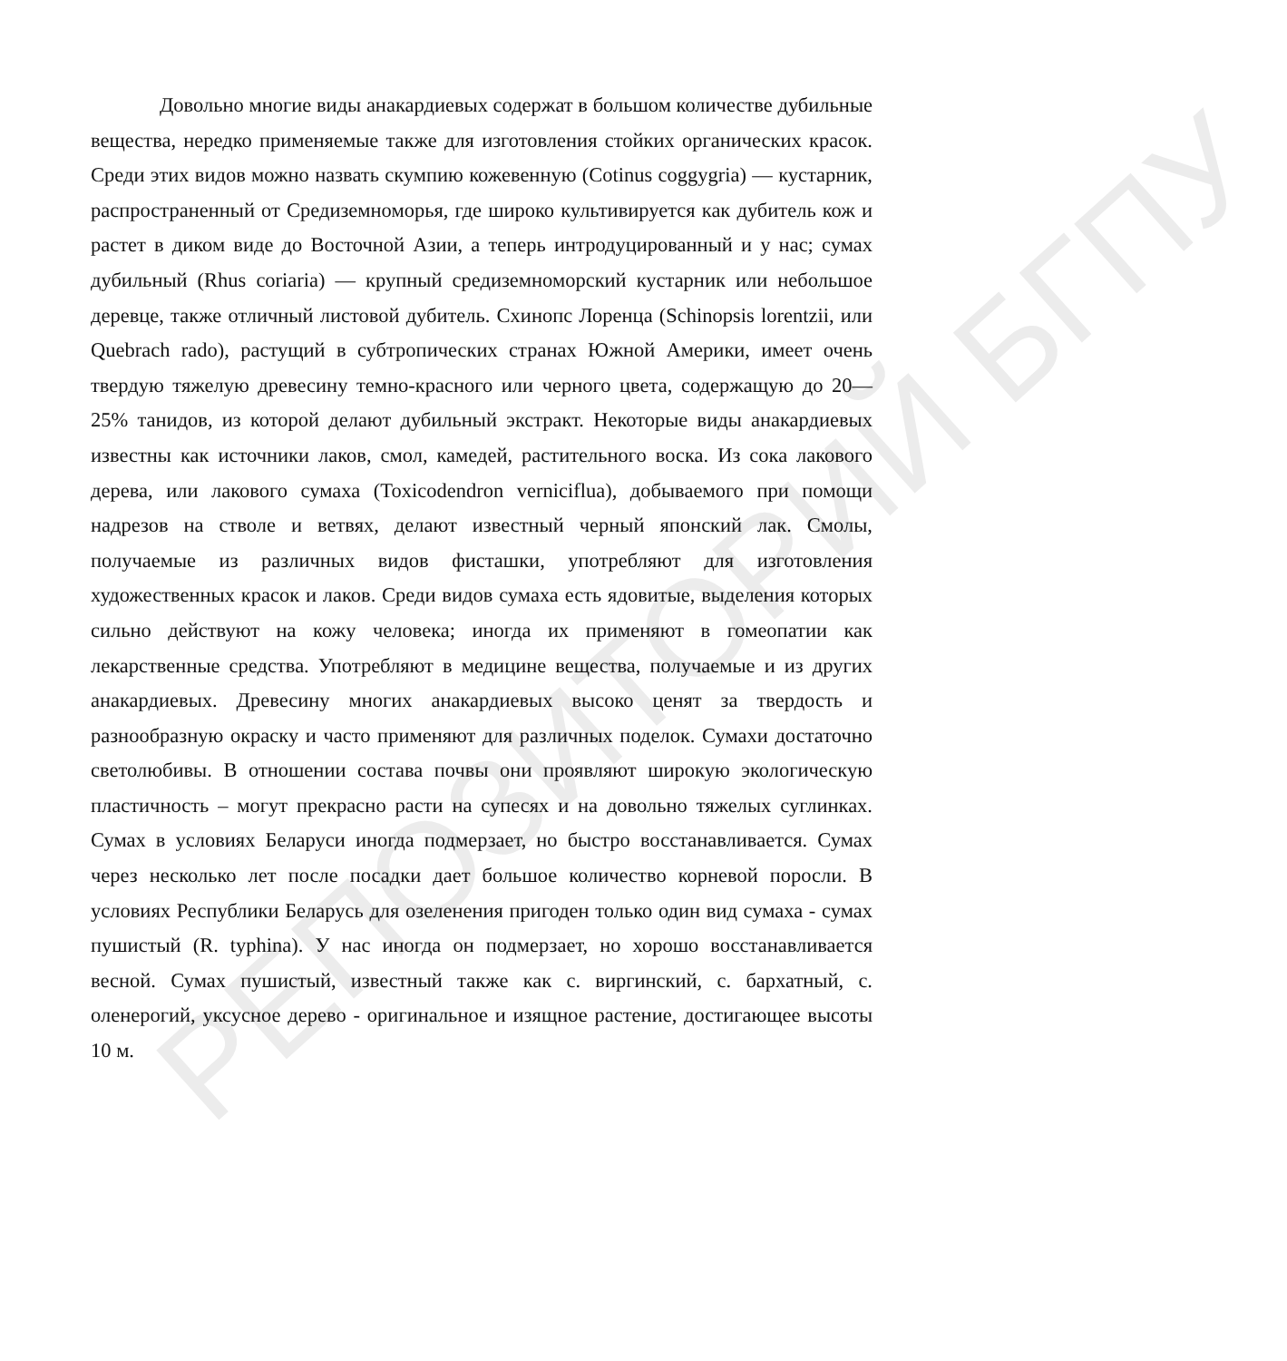Довольно многие виды анакардиевых содержат в большом количестве дубильные вещества, нередко применяемые также для изготовления стойких органических красок. Среди этих видов можно назвать скумпию кожевенную (Cotinus coggygria) — кустарник, распространенный от Средиземноморья, где широко культивируется как дубитель кож и растет в диком виде до Восточной Азии, а теперь интродуцированный и у нас; сумах дубильный (Rhus coriaria) — крупный средиземноморский кустарник или небольшое деревце, также отличный листовой дубитель. Схинопс Лоренца (Schinopsis lorentzii, или Quebrach rado), растущий в субтропических странах Южной Америки, имеет очень твердую тяжелую древесину темно-красного или черного цвета, содержащую до 20—25% танидов, из которой делают дубильный экстракт. Некоторые виды анакардиевых известны как источники лаков, смол, камедей, растительного воска. Из сока лакового дерева, или лакового сумаха (Toxicodendron verniciflua), добываемого при помощи надрезов на стволе и ветвях, делают известный черный японский лак. Смолы, получаемые из различных видов фисташки, употребляют для изготовления художественных красок и лаков. Среди видов сумаха есть ядовитые, выделения которых сильно действуют на кожу человека; иногда их применяют в гомеопатии как лекарственные средства. Употребляют в медицине вещества, получаемые и из других анакардиевых. Древесину многих анакардиевых высоко ценят за твердость и разнообразную окраску и часто применяют для различных поделок. Сумахи достаточно светолюбивы. В отношении состава почвы они проявляют широкую экологическую пластичность – могут прекрасно расти на супесях и на довольно тяжелых суглинках. Сумах в условиях Беларуси иногда подмерзает, но быстро восстанавливается. Сумах через несколько лет после посадки дает большое количество корневой поросли. В условиях Республики Беларусь для озеленения пригоден только один вид сумаха - сумах пушистый (R. typhina). У нас иногда он подмерзает, но хорошо восстанавливается весной. Сумах пушистый, известный также как с. виргинский, с. бархатный, с. оленерогий, уксусное дерево - оригинальное и изящное растение, достигающее высоты 10 м.
РЕПОЗИТОРИЙ БГПУ